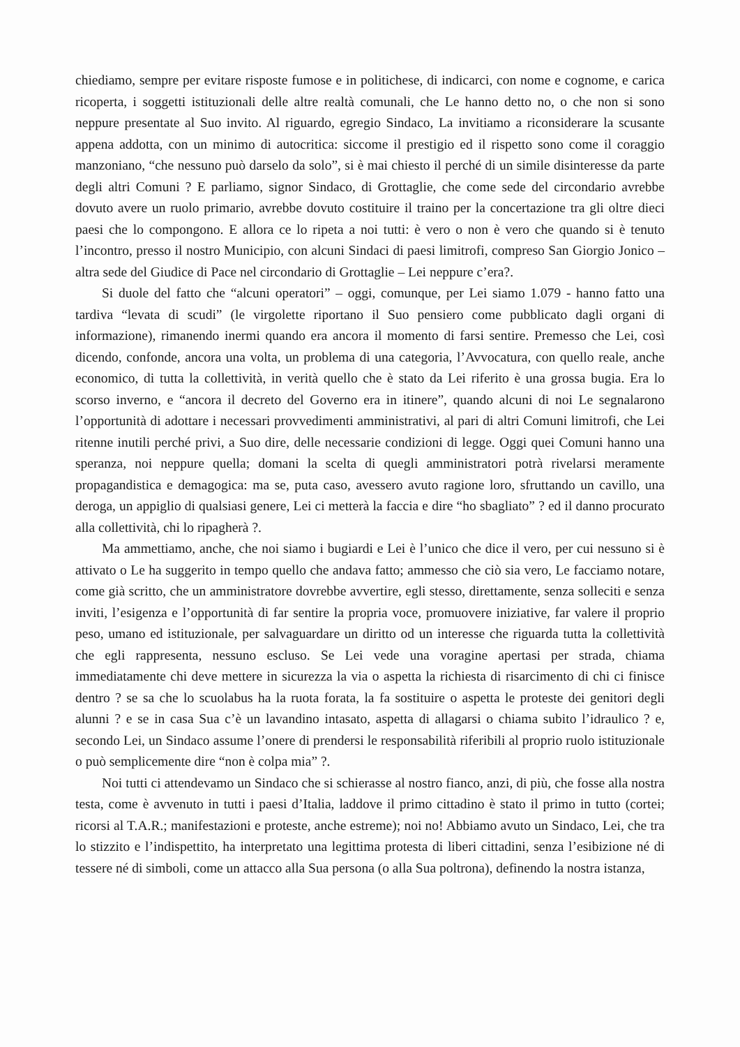chiediamo, sempre per evitare risposte fumose e in politichese, di indicarci, con nome e cognome, e carica ricoperta, i soggetti istituzionali delle altre realtà comunali, che Le hanno detto no, o che non si sono neppure presentate al Suo invito. Al riguardo, egregio Sindaco, La invitiamo a riconsiderare la scusante appena addotta, con un minimo di autocritica: siccome il prestigio ed il rispetto sono come il coraggio manzoniano, “che nessuno può darselo da solo”, si è mai chiesto il perché di un simile disinteresse da parte degli altri Comuni ? E parliamo, signor Sindaco, di Grottaglie, che come sede del circondario avrebbe dovuto avere un ruolo primario, avrebbe dovuto costituire il traino per la concertazione tra gli oltre dieci paesi che lo compongono. E allora ce lo ripeta a noi tutti: è vero o non è vero che quando si è tenuto l’incontro, presso il nostro Municipio, con alcuni Sindaci di paesi limitrofi, compreso San Giorgio Jonico –altra sede del Giudice di Pace nel circondario di Grottaglie – Lei neppure c’era?.
Si duole del fatto che “alcuni operatori” – oggi, comunque, per Lei siamo 1.079 - hanno fatto una tardiva “levata di scudi” (le virgolette riportano il Suo pensiero come pubblicato dagli organi di informazione), rimanendo inermi quando era ancora il momento di farsi sentire. Premesso che Lei, così dicendo, confonde, ancora una volta, un problema di una categoria, l’Avvocatura, con quello reale, anche economico, di tutta la collettività, in verità quello che è stato da Lei riferito è una grossa bugia. Era lo scorso inverno, e “ancora il decreto del Governo era in itinere”, quando alcuni di noi Le segnalarono l’opportunità di adottare i necessari provvedimenti amministrativi, al pari di altri Comuni limitrofi, che Lei ritenne inutili perché privi, a Suo dire, delle necessarie condizioni di legge. Oggi quei Comuni hanno una speranza, noi neppure quella; domani la scelta di quegli amministratori potrà rivelarsi meramente propagandistica e demagogica: ma se, puta caso, avessero avuto ragione loro, sfruttando un cavillo, una deroga, un appiglio di qualsiasi genere, Lei ci metterà la faccia e dire “ho sbagliato” ? ed il danno procurato alla collettività, chi lo ripagherà ?.
Ma ammettiamo, anche, che noi siamo i bugiardi e Lei è l’unico che dice il vero, per cui nessuno si è attivato o Le ha suggerito in tempo quello che andava fatto; ammesso che ciò sia vero, Le facciamo notare, come già scritto, che un amministratore dovrebbe avvertire, egli stesso, direttamente, senza solleciti e senza inviti, l’esigenza e l’opportunità di far sentire la propria voce, promuovere iniziative, far valere il proprio peso, umano ed istituzionale, per salvaguardare un diritto od un interesse che riguarda tutta la collettività che egli rappresenta, nessuno escluso. Se Lei vede una voragine apertasi per strada, chiama immediatamente chi deve mettere in sicurezza la via o aspetta la richiesta di risarcimento di chi ci finisce dentro ? se sa che lo scuolabus ha la ruota forata, la fa sostituire o aspetta le proteste dei genitori degli alunni ? e se in casa Sua c’è un lavandino intasato, aspetta di allagarsi o chiama subito l’idraulico ? e, secondo Lei, un Sindaco assume l’onere di prendersi le responsabilità riferibili al proprio ruolo istituzionale o può semplicemente dire “non è colpa mia” ?.
Noi tutti ci attendevamo un Sindaco che si schierasse al nostro fianco, anzi, di più, che fosse alla nostra testa, come è avvenuto in tutti i paesi d’Italia, laddove il primo cittadino è stato il primo in tutto (cortei; ricorsi al T.A.R.; manifestazioni e proteste, anche estreme); noi no! Abbiamo avuto un Sindaco, Lei, che tra lo stizzito e l’indispettito, ha interpretato una legittima protesta di liberi cittadini, senza l’esibizione né di tessere né di simboli, come un attacco alla Sua persona (o alla Sua poltrona), definendo la nostra istanza,